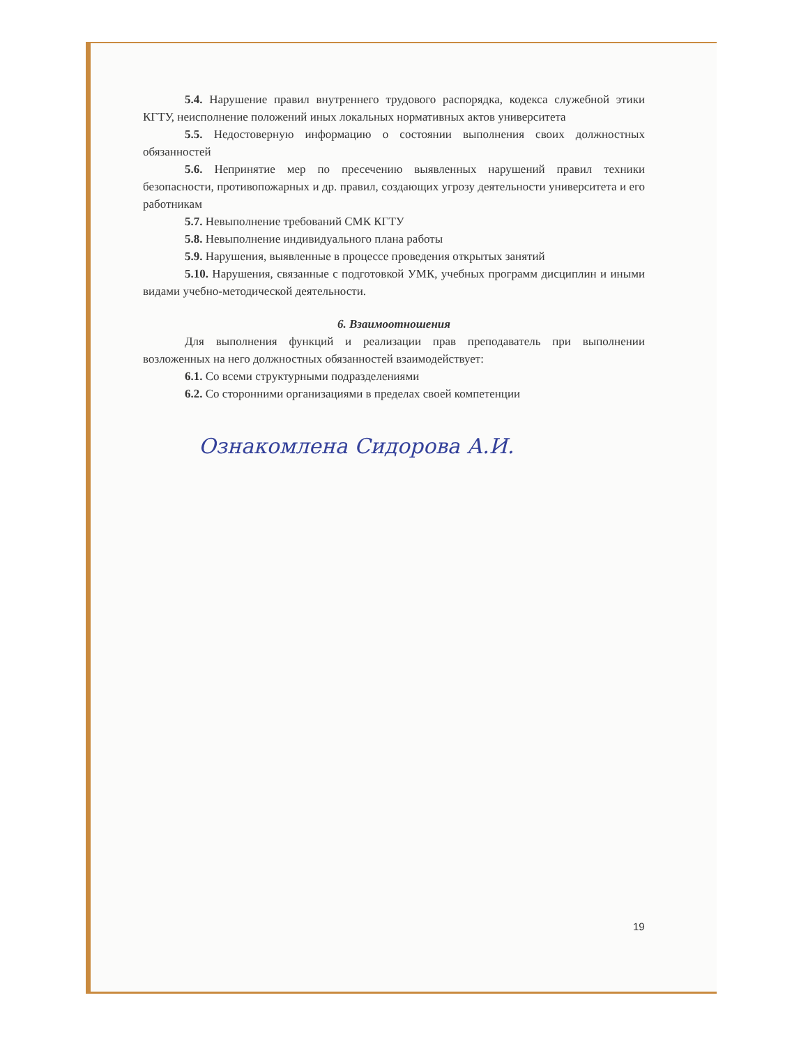5.4. Нарушение правил внутреннего трудового распорядка, кодекса служебной этики КГТУ, неисполнение положений иных локальных нормативных актов университета
5.5. Недостоверную информацию о состоянии выполнения своих должностных обязанностей
5.6. Непринятие мер по пресечению выявленных нарушений правил техники безопасности, противопожарных и др. правил, создающих угрозу деятельности университета и его работникам
5.7. Невыполнение требований СМК КГТУ
5.8. Невыполнение индивидуального плана работы
5.9. Нарушения, выявленные в процессе проведения открытых занятий
5.10. Нарушения, связанные с подготовкой УМК, учебных программ дисциплин и иными видами учебно-методической деятельности.
6. Взаимоотношения
Для выполнения функций и реализации прав преподаватель при выполнении возложенных на него должностных обязанностей взаимодействует:
6.1. Со всеми структурными подразделениями
6.2. Со сторонними организациями в пределах своей компетенции
Ознакомлена Сидорова А.И.
19